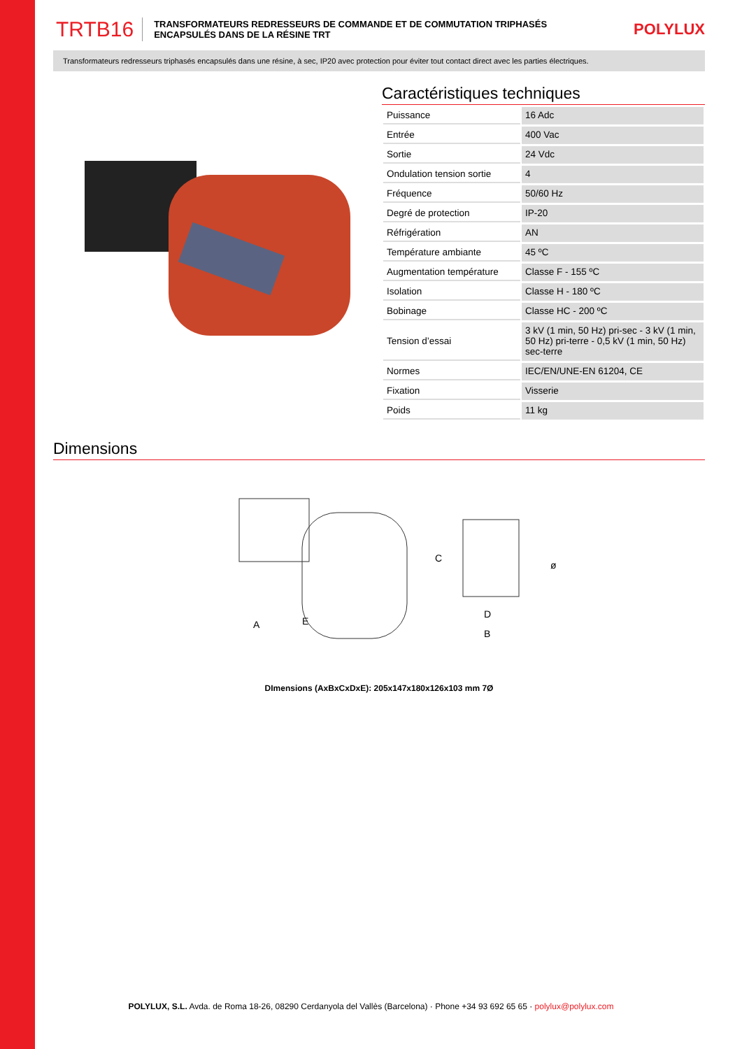TRTB16 TRANSFORMATEURS REDRESSEURS DE COMMANDE ET DE COMMUTATION TRIPHASÉS ENCAPSULÉS DANS DE LA RÉSINE TRT POLYLUX
Transformateurs redresseurs triphasés encapsulés dans une résine, à sec, IP20 avec protection pour éviter tout contact direct avec les parties électriques.
Caractéristiques techniques
| Puissance | 16 Adc |
| Entrée | 400 Vac |
| Sortie | 24 Vdc |
| Ondulation tension sortie | 4 |
| Fréquence | 50/60 Hz |
| Degré de protection | IP-20 |
| Réfrigération | AN |
| Température ambiante | 45 ºC |
| Augmentation température | Classe F - 155 ºC |
| Isolation | Classe H - 180 ºC |
| Bobinage | Classe HC - 200 ºC |
| Tension d’essai | 3 kV (1 min, 50 Hz) pri-sec - 3 kV (1 min, 50 Hz) pri-terre - 0,5 kV (1 min, 50 Hz) sec-terre |
| Normes | IEC/EN/UNE-EN 61204, CE |
| Fixation | Visserie |
| Poids | 11 kg |
Dimensions
A
E
C
D
B
ø
DImensions (AxBxCxDxE): 205x147x180x126x103 mm 7Ø
POLYLUX, S.L. Avda. de Roma 18-26, 08290 Cerdanyola del Vallès (Barcelona) · Phone +34 93 692 65 65 · polylux@polylux.com